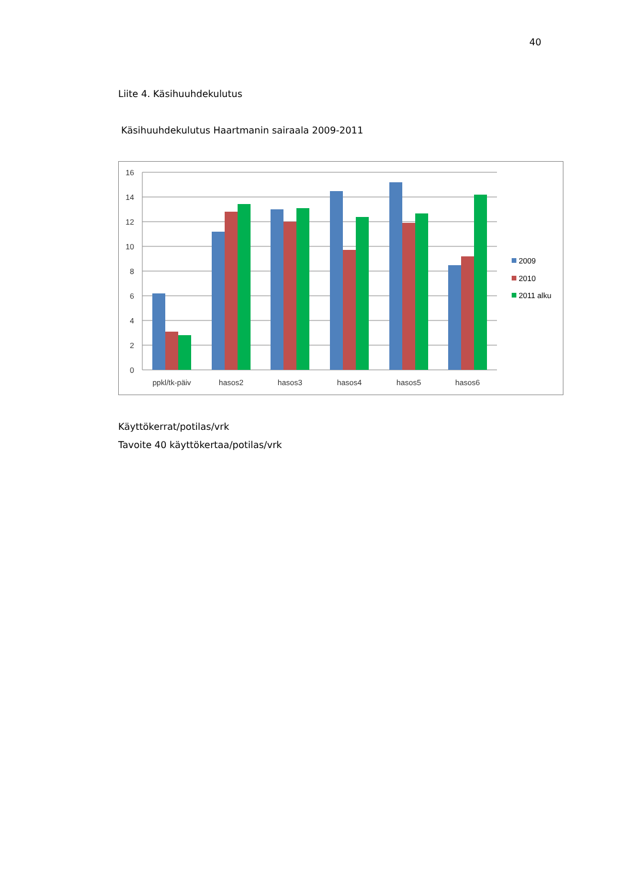40
Liite 4. Käsihuuhdekulutus
Käsihuuhdekulutus Haartmanin sairaala 2009-2011
16
14
12
10
8
6
4
2
0
ppkl/tk-päiv
hasos2
hasos3
hasos4
hasos5
hasos6
2009
2010
2011 alku
Käyttökerrat/potilas/vrk
Tavoite 40 käyttökertaa/potilas/vrk